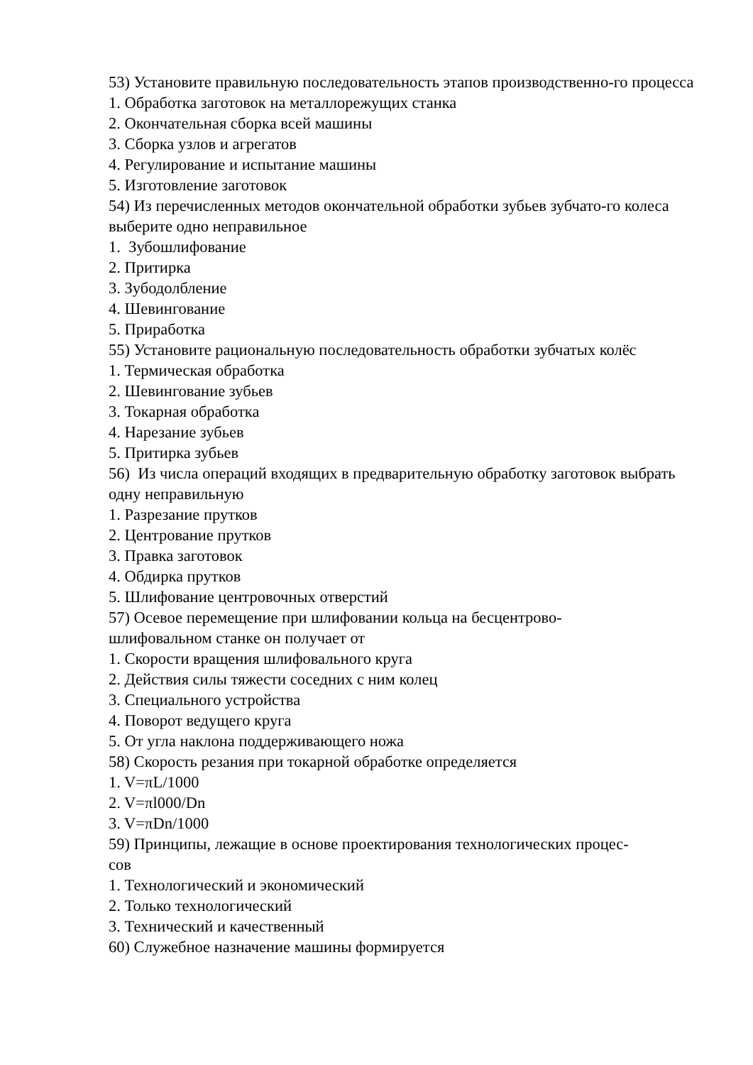53) Установите правильную последовательность этапов производственно-го процесса
1. Обработка заготовок на металлорежущих станка
2. Окончательная сборка всей машины
3. Сборка узлов и агрегатов
4. Регулирование и испытание машины
5. Изготовление заготовок
54) Из перечисленных методов окончательной обработки зубьев зубчато-го колеса выберите одно неправильное
1. Зубошлифование
2. Притирка
3. Зубодолбление
4. Шевингование
5. Приработка
55) Установите рациональную последовательность обработки зубчатых колёс
1. Термическая обработка
2. Шевингование зубьев
3. Токарная обработка
4. Нарезание зубьев
5. Притирка зубьев
56) Из числа операций входящих в предварительную обработку заготовок выбрать одну неправильную
1. Разрезание прутков
2. Центрование прутков
3. Правка заготовок
4. Обдирка прутков
5. Шлифование центровочных отверстий
57) Осевое перемещение при шлифовании кольца на бесцентрово-
шлифовальном станке он получает от
1. Скорости вращения шлифовального круга
2. Действия силы тяжести соседних с ним колец
3. Специального устройства
4. Поворот ведущего круга
5. От угла наклона поддерживающего ножа
58) Скорость резания при токарной обработке определяется
1. V=πL/1000
2. V=πl000/Dn
3. V=πDn/1000
59) Принципы, лежащие в основе проектирования технологических процес-
сов
1. Технологический и экономический
2. Только технологический
3. Технический и качественный
60) Служебное назначение машины формируется